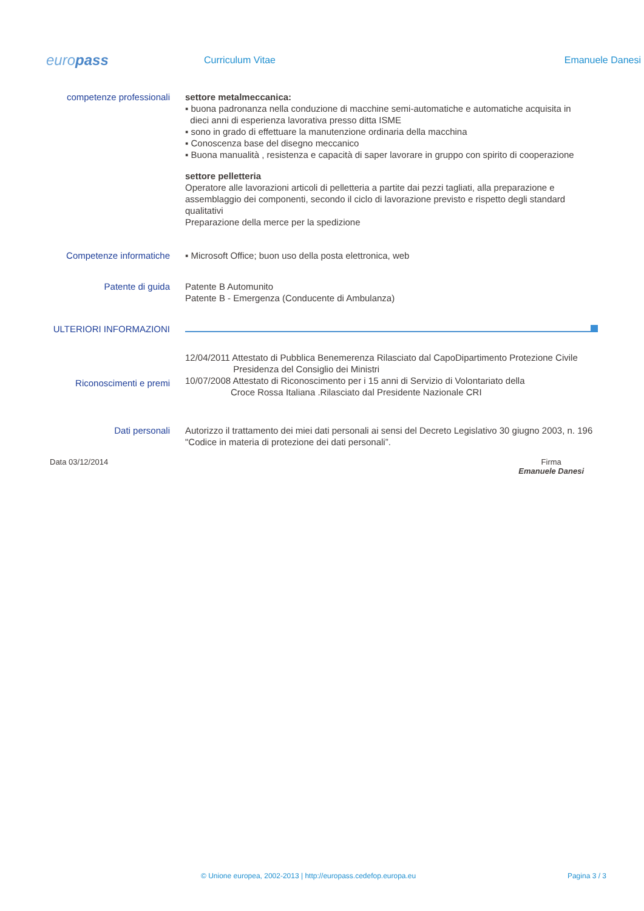europass
Curriculum Vitae Emanuele Danesi
competenze professionali settore metalmeccanica:
▪ buona padronanza nella conduzione di macchine semi-automatiche e automatiche acquisita in
dieci anni di esperienza lavorativa presso ditta ISME
▪ sono in grado di effettuare la manutenzione ordinaria della macchina
▪ Conoscenza base del disegno meccanico
▪ Buona manualità , resistenza e capacità di saper lavorare in gruppo con spirito di cooperazione
settore pelletteria
Operatore alle lavorazioni articoli di pelletteria a partite dai pezzi tagliati, alla preparazione e assemblaggio dei componenti, secondo il ciclo di lavorazione previsto e rispetto degli standard qualitativi
Preparazione della merce per la spedizione
Competenze informatiche ▪ Microsoft Office; buon uso della posta elettronica, web
Patente di guida Patente B Automunito
Patente B - Emergenza (Conducente di Ambulanza)
ULTERIORI INFORMAZIONI
Riconoscimenti e premi
12/04/2011 Attestato di Pubblica Benemerenza Rilasciato dal CapoDipartimento Protezione Civile
Presidenza del Consiglio dei Ministri
10/07/2008 Attestato di Riconoscimento per i 15 anni di Servizio di Volontariato della
Croce Rossa Italiana .Rilasciato dal Presidente Nazionale CRI
Dati personali Autorizzo il trattamento dei miei dati personali ai sensi del Decreto Legislativo 30 giugno 2003, n. 196 "Codice in materia di protezione dei dati personali”.
Data 03/12/2014 Firma
Emanuele Danesi
© Unione europea, 2002-2013 | http://europass.cedefop.europa.eu Pagina 3 / 3